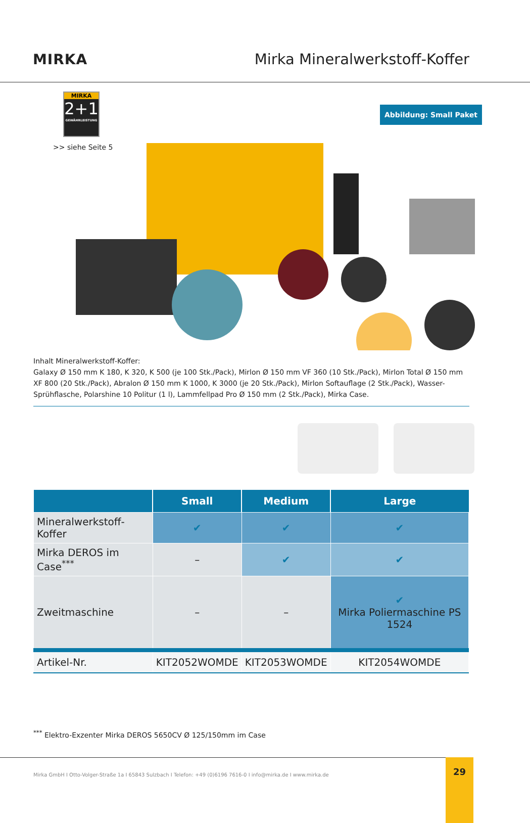MIRKA Mirka Mineralwerkstoff-Koffer
MIRKA
2+1
GEWÄHRLEISTUNG
>> siehe Seite 5
Abbildung: Small Paket
Inhalt Mineralwerkstoff-Koffer:
Galaxy Ø 150 mm K 180, K 320, K 500 (je 100 Stk./Pack), Mirlon Ø 150 mm VF 360 (10 Stk./Pack), Mirlon Total Ø 150 mm XF 800 (20 Stk./Pack), Abralon Ø 150 mm K 1000, K 3000 (je 20 Stk./Pack), Mirlon Softauflage (2 Stk./Pack), Wasser-Sprühflasche, Polarshine 10 Politur (1 l), Lammfellpad Pro Ø 150 mm (2 Stk./Pack), Mirka Case.
| | Small | Medium | Large |
| --- | --- | --- | --- |
| Mineralwerkstoff-Koffer | ✔ | ✔ | ✔ |
| Mirka DEROS im Case<sup>***</sup> | – | ✔ | ✔ |
| Zweitmaschine | – | – | ✔ Mirka Poliermaschine PS 1524 |
| Artikel-Nr. | KIT2052WOMDE | KIT2053WOMDE | KIT2054WOMDE |
<sup>***</sup> Elektro-Exzenter Mirka DEROS 5650CV Ø 125/150mm im Case
Mirka GmbH I Otto-Volger-Straße 1a I 65843 Sulzbach I Telefon: +49 (0)6196 7616-0 I info@mirka.de I www.mirka.de 29